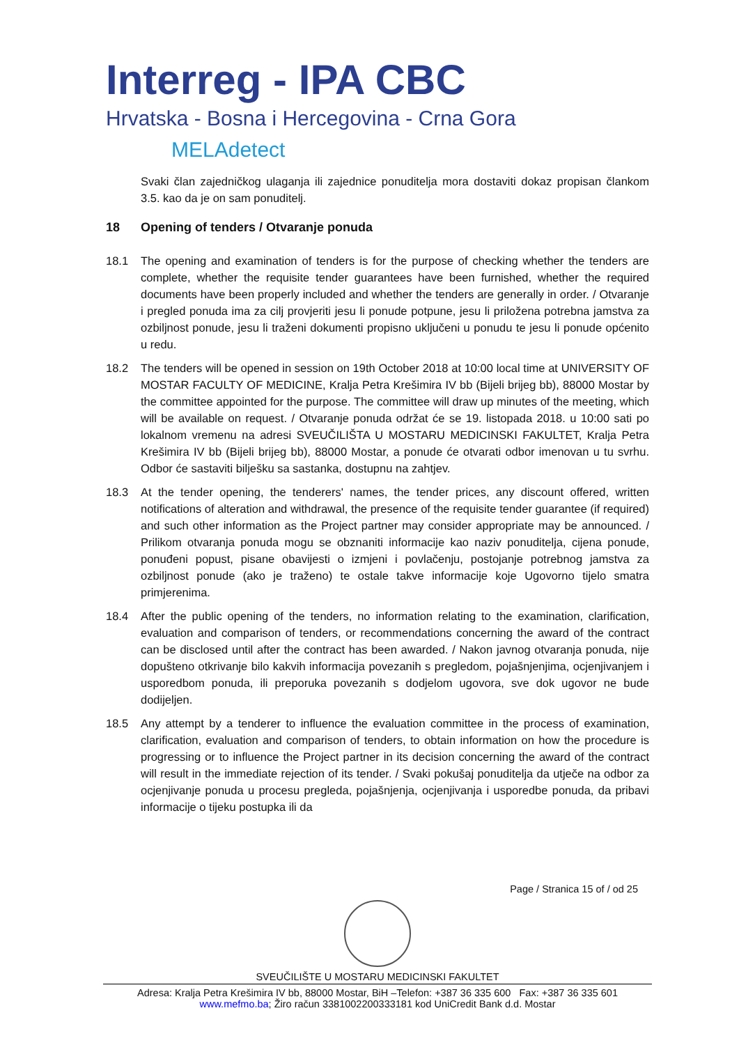Interreg - IPA CBC
Hrvatska - Bosna i Hercegovina - Crna Gora
MELAdetect
Svaki član zajedničkog ulaganja ili zajednice ponuditelja mora dostaviti dokaz propisan člankom 3.5. kao da je on sam ponuditelj.
18 Opening of tenders / Otvaranje ponuda
18.1 The opening and examination of tenders is for the purpose of checking whether the tenders are complete, whether the requisite tender guarantees have been furnished, whether the required documents have been properly included and whether the tenders are generally in order. / Otvaranje i pregled ponuda ima za cilj provjeriti jesu li ponude potpune, jesu li priložena potrebna jamstva za ozbiljnost ponude, jesu li traženi dokumenti propisno uključeni u ponudu te jesu li ponude općenito u redu.
18.2 The tenders will be opened in session on 19th October 2018 at 10:00 local time at UNIVERSITY OF MOSTAR FACULTY OF MEDICINE, Kralja Petra Krešimira IV bb (Bijeli brijeg bb), 88000 Mostar by the committee appointed for the purpose. The committee will draw up minutes of the meeting, which will be available on request. / Otvaranje ponuda održat će se 19. listopada 2018. u 10:00 sati po lokalnom vremenu na adresi SVEUČILIŠTA U MOSTARU MEDICINSKI FAKULTET, Kralja Petra Krešimira IV bb (Bijeli brijeg bb), 88000 Mostar, a ponude će otvarati odbor imenovan u tu svrhu. Odbor će sastaviti bilješku sa sastanka, dostupnu na zahtjev.
18.3 At the tender opening, the tenderers' names, the tender prices, any discount offered, written notifications of alteration and withdrawal, the presence of the requisite tender guarantee (if required) and such other information as the Project partner may consider appropriate may be announced. / Prilikom otvaranja ponuda mogu se obznaniti informacije kao naziv ponuditelja, cijena ponude, ponuđeni popust, pisane obavijesti o izmjeni i povlačenju, postojanje potrebnog jamstva za ozbiljnost ponude (ako je traženo) te ostale takve informacije koje Ugovorno tijelo smatra primjerenima.
18.4 After the public opening of the tenders, no information relating to the examination, clarification, evaluation and comparison of tenders, or recommendations concerning the award of the contract can be disclosed until after the contract has been awarded. / Nakon javnog otvaranja ponuda, nije dopušteno otkrivanje bilo kakvih informacija povezanih s pregledom, pojašnjenjima, ocjenjivanjem i usporedbom ponuda, ili preporuka povezanih s dodjelom ugovora, sve dok ugovor ne bude dodijeljen.
18.5 Any attempt by a tenderer to influence the evaluation committee in the process of examination, clarification, evaluation and comparison of tenders, to obtain information on how the procedure is progressing or to influence the Project partner in its decision concerning the award of the contract will result in the immediate rejection of its tender. / Svaki pokušaj ponuditelja da utječe na odbor za ocjenjivanje ponuda u procesu pregleda, pojašnjenja, ocjenjivanja i usporedbe ponuda, da pribavi informacije o tijeku postupka ili da
Page / Stranica 15 of / od 25
SVEUČILIŠTE U MOSTARU MEDICINSKI FAKULTET
Adresa: Kralja Petra Krešimira IV bb, 88000 Mostar, BiH –Telefon: +387 36 335 600 Fax: +387 36 335 601
www.mefmo.ba; Žiro račun 3381002200333181 kod UniCredit Bank d.d. Mostar